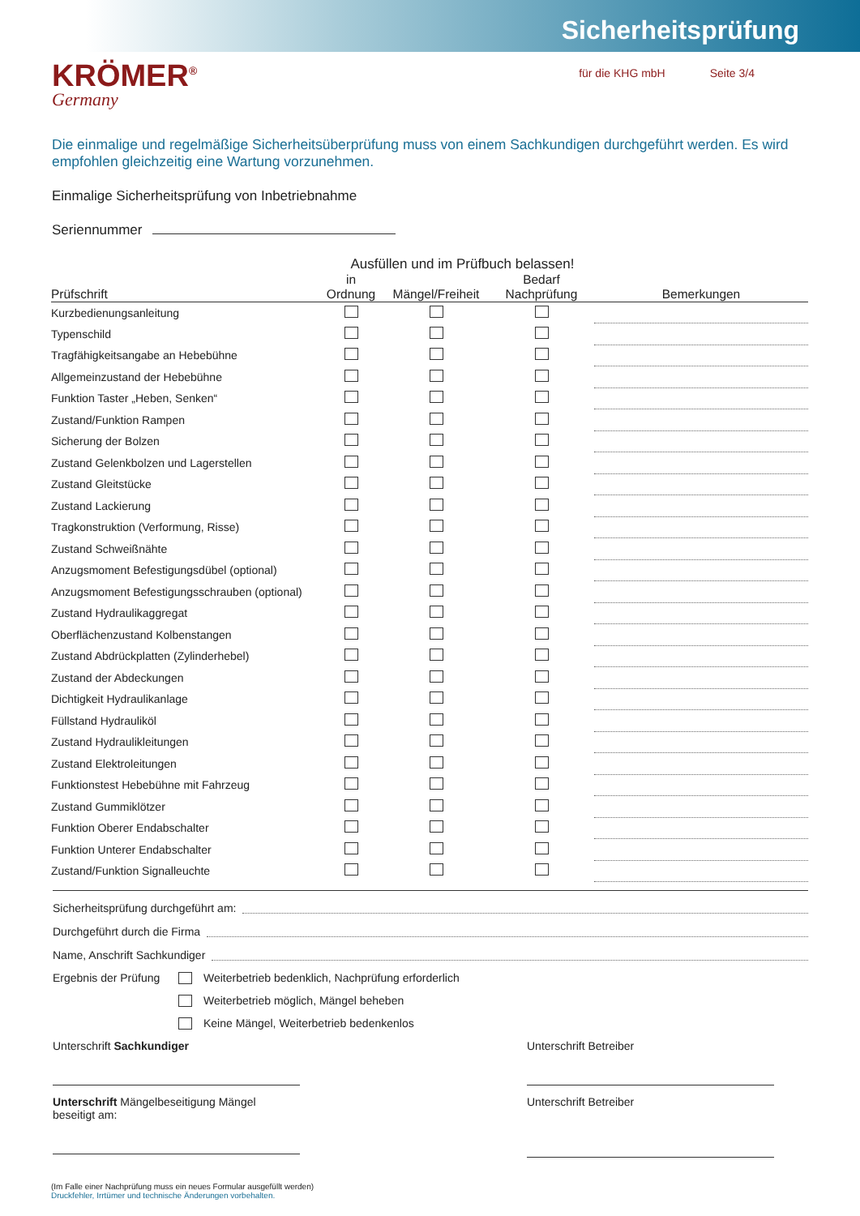Sicherheitsprüfung
KRÖMER<sup>®</sup>
Germany
für die KHG mbH Seite 3/4
Die einmalige und regelmäßige Sicherheitsüberprüfung muss von einem Sachkundigen durchgeführt werden. Es wird empfohlen gleichzeitig eine Wartung vorzunehmen.
Einmalige Sicherheitsprüfung von Inbetriebnahme
Seriennummer
Ausfüllen und im Prüfbuch belassen!
| Prüfschrift | in Ordnung | Mängel/Freiheit | Bedarf Nachprüfung | Bemerkungen |
| --- | --- | --- | --- | --- |
| Kurzbedienungsanleitung | | | | |
| Typenschild | | | | |
| Tragfähigkeitsangabe an Hebebühne | | | | |
| Allgemeinzustand der Hebebühne | | | | |
| Funktion Taster „Heben, Senken“ | | | | |
| Zustand/Funktion Rampen | | | | |
| Sicherung der Bolzen | | | | |
| Zustand Gelenkbolzen und Lagerstellen | | | | |
| Zustand Gleitstücke | | | | |
| Zustand Lackierung | | | | |
| Tragkonstruktion (Verformung, Risse) | | | | |
| Zustand Schweißnähte | | | | |
| Anzugsmoment Befestigungsdübel (optional) | | | | |
| Anzugsmoment Befestigungsschrauben (optional) | | | | |
| Zustand Hydraulikaggregat | | | | |
| Oberflächenzustand Kolbenstangen | | | | |
| Zustand Abdrückplatten (Zylinderhebel) | | | | |
| Zustand der Abdeckungen | | | | |
| Dichtigkeit Hydraulikanlage | | | | |
| Füllstand Hydrauliköl | | | | |
| Zustand Hydraulikleitungen | | | | |
| Zustand Elektroleitungen | | | | |
| Funktionstest Hebebühne mit Fahrzeug | | | | |
| Zustand Gummiklötzer | | | | |
| Funktion Oberer Endabschalter | | | | |
| Funktion Unterer Endabschalter | | | | |
| Zustand/Funktion Signalleuchte | | | | |
Sicherheitsprüfung durchgeführt am:
Durchgeführt durch die Firma
Name, Anschrift Sachkundiger
Ergebnis der Prüfung Weiterbetrieb bedenklich, Nachprüfung erforderlich
Weiterbetrieb möglich, Mängel beheben
Keine Mängel, Weiterbetrieb bedenkenlos
Unterschrift Sachkundiger Unterschrift Betreiber
Unterschrift Mängelbeseitigung Mängel
beseitigt am:
Unterschrift Betreiber
(Im Falle einer Nachprüfung muss ein neues Formular ausgefüllt werden)
Druckfehler, Irrtümer und technische Änderungen vorbehalten.